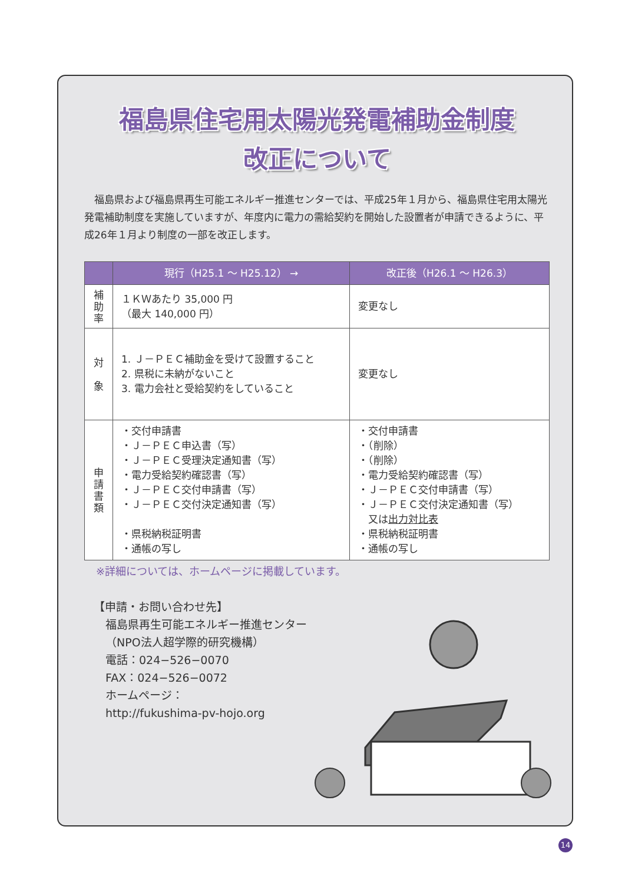福島県住宅用太陽光発電補助金制度
改正について
福島県および福島県再生可能エネルギー推進センターでは、平成25年１月から、福島県住宅用太陽光発電補助制度を実施していますが、年度内に電力の需給契約を開始した設置者が申請できるように、平成26年１月より制度の一部を改正します。
| | 現行（H25.1 ～ H25.12） → | 改正後（H26.1 ～ H26.3） |
| --- | --- | --- |
| 補 助 率 | １ＫＷあたり 35,000 円 （最大 140,000 円） | 変更なし |
| 対 象 | 1. Ｊ－ＰＥＣ補助金を受けて設置すること 2. 県税に未納がないこと 3. 電力会社と受給契約をしていること | 変更なし |
| 申 請 書 類 | ・交付申請書 ・Ｊ－ＰＥＣ申込書（写） ・Ｊ－ＰＥＣ受理決定通知書（写） ・電力受給契約確認書（写） ・Ｊ－ＰＥＣ交付申請書（写） ・Ｊ－ＰＥＣ交付決定通知書（写） ・県税納税証明書 ・通帳の写し | ・交付申請書 ・（削除） ・（削除） ・電力受給契約確認書（写） ・Ｊ－ＰＥＣ交付申請書（写） ・Ｊ－ＰＥＣ交付決定通知書（写） 又は 出力対比表 ・県税納税証明書 ・通帳の写し |
※詳細については、ホームページに掲載しています。
【申請・お問い合わせ先】
福島県再生可能エネルギー推進センター
（NPO法人超学際的研究機構）
電話：024−526−0070
FAX：024−526−0072
ホームページ：
http://fukushima-pv-hojo.org
14